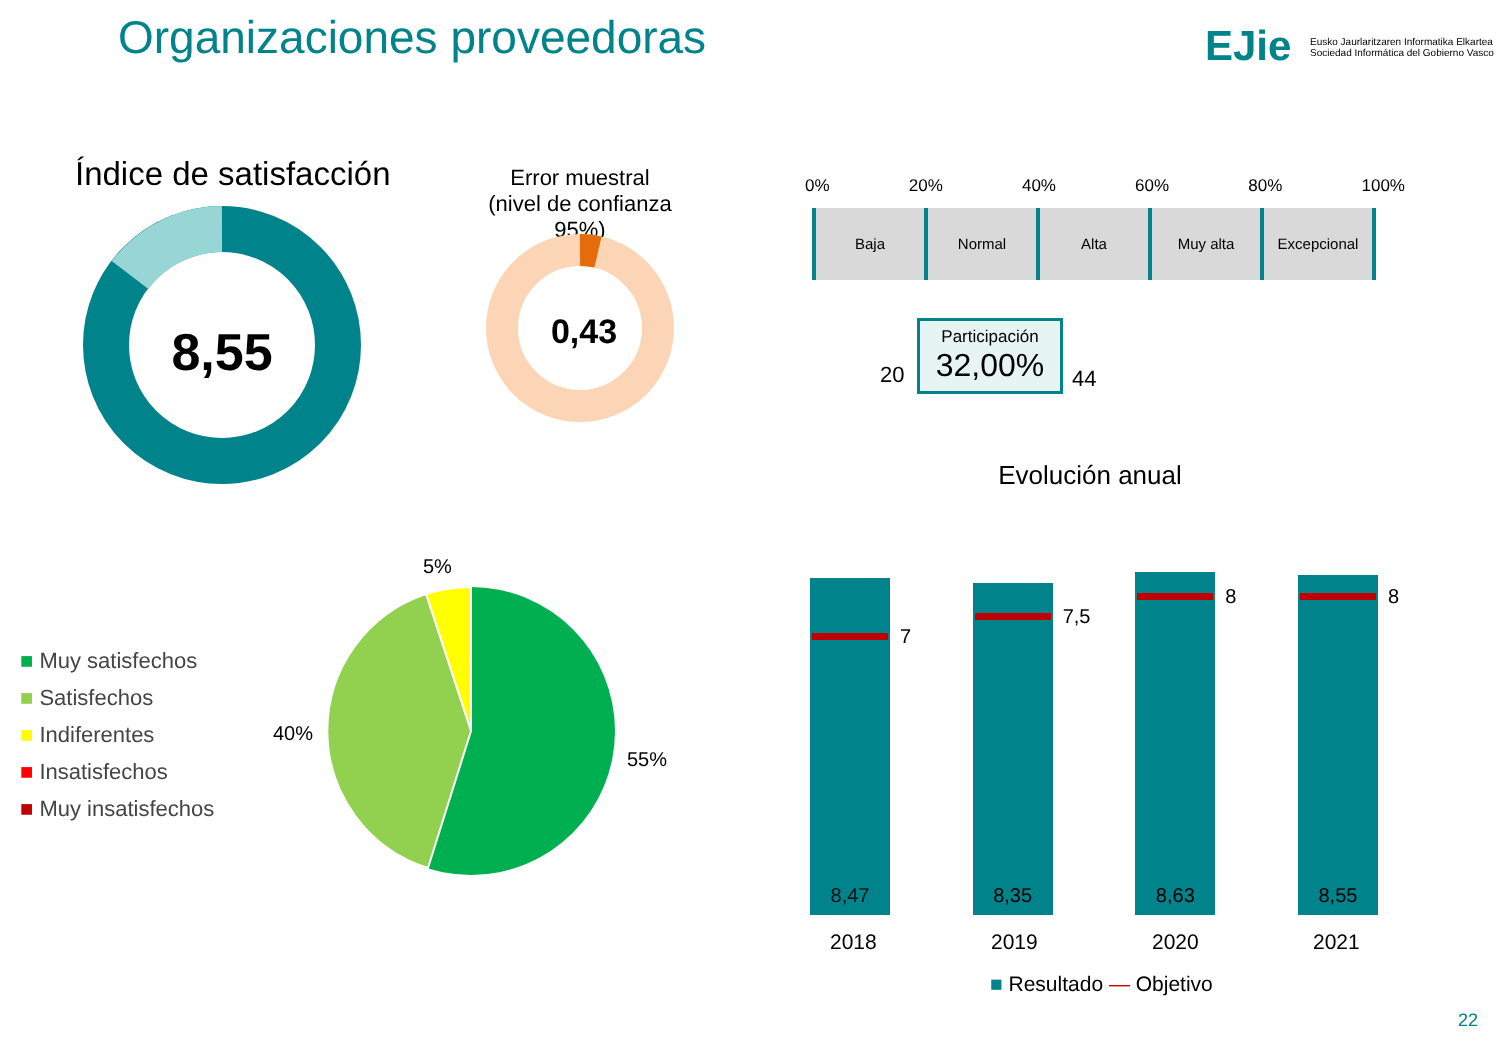Organizaciones proveedoras EJie
Eusko Jaurlaritzaren Informatika Elkartea
Sociedad Informática del Gobierno Vasco
Índice de satisfacción
8,55
Error muestral
(nivel de confianza 95%)
0,43
0% 20% 40% 60% 80% 100%
Baja Normal Alta Muy alta Excepcional
20
Participación
32,00%
44
Evolución anual
■ Muy satisfechos
■ Satisfechos
■ Indiferentes
■ Insatisfechos
■ Muy insatisfechos
5%
40%
55%
8,47
7
8,35
7,5
8,63
8
8,55
8
2018 2019 2020 2021
■ Resultado — Objetivo
22